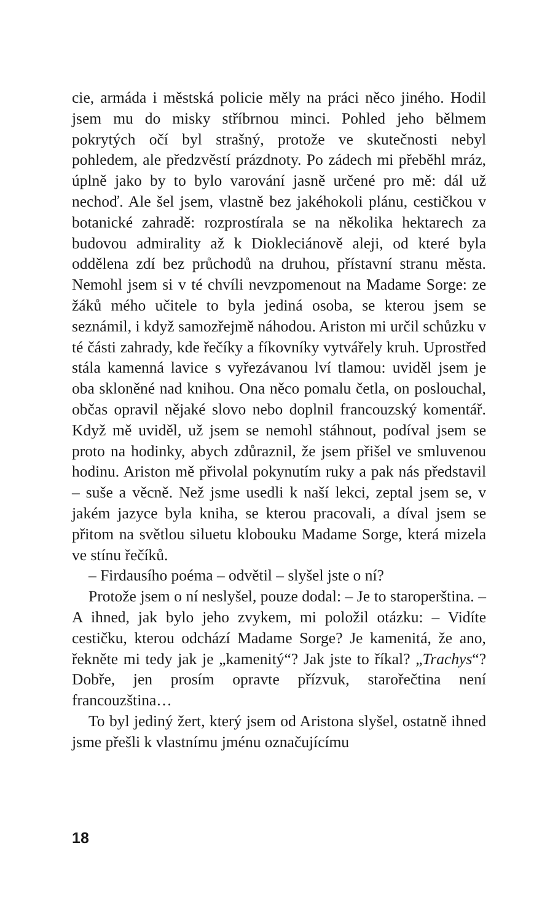cie, armáda i městská policie měly na práci něco jiného. Hodil jsem mu do misky stříbrnou minci. Pohled jeho bělmem pokrytých očí byl strašný, protože ve skutečnosti nebyl pohledem, ale předzvěstí prázdnoty. Po zádech mi přeběhl mráz, úplně jako by to bylo varování jasně určené pro mě: dál už nechoď. Ale šel jsem, vlastně bez jakéhokoli plánu, cestičkou v botanické zahradě: rozprostírala se na několika hektarech za budovou admirality až k Diokleciánově aleji, od které byla oddělena zdí bez průchodů na druhou, přístavní stranu města. Nemohl jsem si v té chvíli nevzpomenout na Madame Sorge: ze žáků mého učitele to byla jediná osoba, se kterou jsem se seznámil, i když samozřejmě náhodou. Ariston mi určil schůzku v té části zahrady, kde řečíky a fíkovníky vytvářely kruh. Uprostřed stála kamenná lavice s vyřezávanou lví tlamou: uviděl jsem je oba skloněné nad knihou. Ona něco pomalu četla, on poslouchal, občas opravil nějaké slovo nebo doplnil francouzský komentář. Když mě uviděl, už jsem se nemohl stáhnout, podíval jsem se proto na hodinky, abych zdůraznil, že jsem přišel ve smluvenou hodinu. Ariston mě přivolal pokynutím ruky a pak nás představil – suše a věcně. Než jsme usedli k naší lekci, zeptal jsem se, v jakém jazyce byla kniha, se kterou pracovali, a díval jsem se přitom na světlou siluetu klobouku Madame Sorge, která mizela ve stínu řečíků.
– Firdausího poéma – odvětil – slyšel jste o ní?
Protože jsem o ní neslyšel, pouze dodal: – Je to staroperština. – A ihned, jak bylo jeho zvykem, mi položil otázku: – Vidíte cestičku, kterou odchází Madame Sorge? Je kamenitá, že ano, řekněte mi tedy jak je „kamenitý“? Jak jste to říkal? „Trachys“? Dobře, jen prosím opravte přízvuk, starořečtina není francouzština…
To byl jediný žert, který jsem od Aristona slyšel, ostatně ihned jsme přešli k vlastnímu jménu označujícímu
18